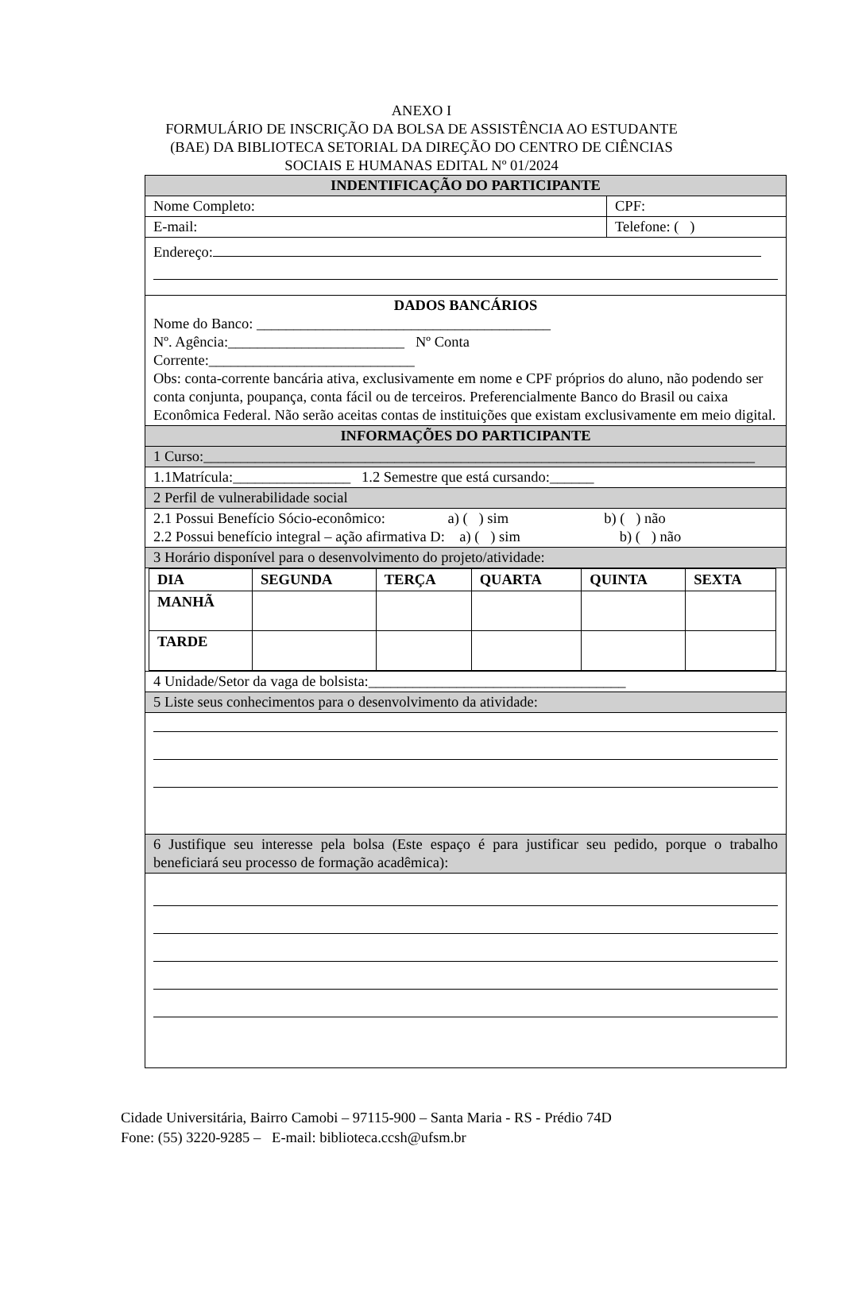ANEXO I
FORMULÁRIO DE INSCRIÇÃO DA BOLSA DE ASSISTÊNCIA AO ESTUDANTE
(BAE) DA BIBLIOTECA SETORIAL DA DIREÇÃO DO CENTRO DE CIÊNCIAS
SOCIAIS E HUMANAS EDITAL Nº 01/2024
| INDENTIFICAÇÃO DO PARTICIPANTE | |
| Nome Completo: | CPF: |
| E-mail: | Telefone: ( ) |
| Endereço: | |
| DADOS BANCÁRIOS Nome do Banco: ________________________________________ Nº. Agência:________________________ Nº Conta Corrente:____________________________ Obs: conta-corrente bancária ativa, exclusivamente em nome e CPF próprios do aluno, não podendo ser conta conjunta, poupança, conta fácil ou de terceiros. Preferencialmente Banco do Brasil ou caixa Econômica Federal. Não serão aceitas contas de instituições que existam exclusivamente em meio digital. | |
| INFORMAÇÕES DO PARTICIPANTE | |
| 1 Curso:___________________________________________________________________________ | |
| 1.1Matrícula:________________ 1.2 Semestre que está cursando:______ | |
| 2 Perfil de vulnerabilidade social | |
| 2.1 Possui Benefício Sócio-econômico: a) ( ) sim b) ( ) não 2.2 Possui benefício integral – ação afirmativa D: a) ( ) sim b) ( ) não | |
| 3 Horário disponível para o desenvolvimento do projeto/atividade: | |
| / DIA / SEGUNDA / TERÇA / QUARTA / QUINTA / SEXTA / / --- / --- / --- / --- / --- / --- / / MANHÃ / / / / / / / TARDE / / / / / / | |
| 4 Unidade/Setor da vaga de bolsista:___________________________________ | |
| 5 Liste seus conhecimentos para o desenvolvimento da atividade: | |
| 6 Justifique seu interesse pela bolsa (Este espaço é para justificar seu pedido, porque o trabalho beneficiará seu processo de formação acadêmica): | |
Cidade Universitária, Bairro Camobi – 97115-900 – Santa Maria - RS - Prédio 74D
Fone: (55) 3220-9285 – E-mail: biblioteca.ccsh@ufsm.br